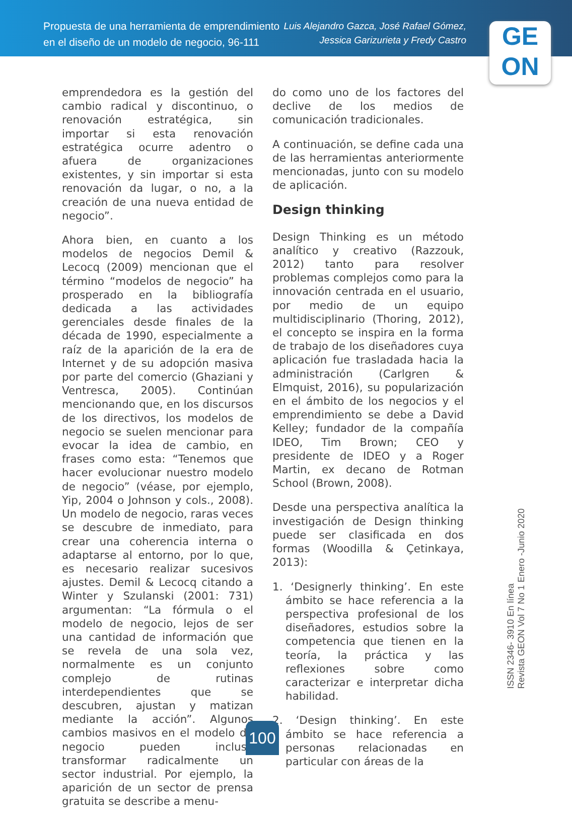Propuesta de una herramienta de emprendimiento
en el diseño de un modelo de negocio, 96-111
Luis Alejandro Gazca, José Rafael Gómez,
Jessica Garizurieta y Fredy Castro
GE
ON
emprendedora es la gestión del cambio radical y discontinuo, o renovación estratégica, sin importar si esta renovación estratégica ocurre adentro o afuera de organizaciones existentes, y sin importar si esta renovación da lugar, o no, a la creación de una nueva entidad de negocio”.
Ahora bien, en cuanto a los modelos de negocios Demil & Lecocq (2009) mencionan que el término “modelos de negocio” ha prosperado en la bibliografía dedicada a las actividades gerenciales desde finales de la década de 1990, especialmente a raíz de la aparición de la era de Internet y de su adopción masiva por parte del comercio (Ghaziani y Ventresca, 2005). Continúan mencionando que, en los discursos de los directivos, los modelos de negocio se suelen mencionar para evocar la idea de cambio, en frases como esta: “Tenemos que hacer evolucionar nuestro modelo de negocio” (véase, por ejemplo, Yip, 2004 o Johnson y cols., 2008). Un modelo de negocio, raras veces se descubre de inmediato, para crear una coherencia interna o adaptarse al entorno, por lo que, es necesario realizar sucesivos ajustes. Demil & Lecocq citando a Winter y Szulanski (2001: 731) argumentan: “La fórmula o el modelo de negocio, lejos de ser una cantidad de información que se revela de una sola vez, normalmente es un conjunto complejo de rutinas interdependientes que se descubren, ajustan y matizan mediante la acción”. Algunos cambios masivos en el modelo de negocio pueden incluso transformar radicalmente un sector industrial. Por ejemplo, la aparición de un sector de prensa gratuita se describe a menu-
do como uno de los factores del declive de los medios de comunicación tradicionales.
A continuación, se define cada una de las herramientas anteriormente mencionadas, junto con su modelo de aplicación.
Design thinking
Design Thinking es un método analítico y creativo (Razzouk, 2012) tanto para resolver problemas complejos como para la innovación centrada en el usuario, por medio de un equipo multidisciplinario (Thoring, 2012), el concepto se inspira en la forma de trabajo de los diseñadores cuya aplicación fue trasladada hacia la administración (Carlgren & Elmquist, 2016), su popularización en el ámbito de los negocios y el emprendimiento se debe a David Kelley; fundador de la compañía IDEO, Tim Brown; CEO y presidente de IDEO y a Roger Martin, ex decano de Rotman School (Brown, 2008).
Desde una perspectiva analítica la investigación de Design thinking puede ser clasificada en dos formas (Woodilla & Çetinkaya, 2013):
1. ‘Designerly thinking’. En este ámbito se hace referencia a la perspectiva profesional de los diseñadores, estudios sobre la competencia que tienen en la teoría, la práctica y las reflexiones sobre como caracterizar e interpretar dicha habilidad.
2. ‘Design thinking’. En este ámbito se hace referencia a personas relacionadas en particular con áreas de la
ISSN 2346- 3910 En línea
Revista GEON Vol 7 No 1 Enero -Junio 2020
100